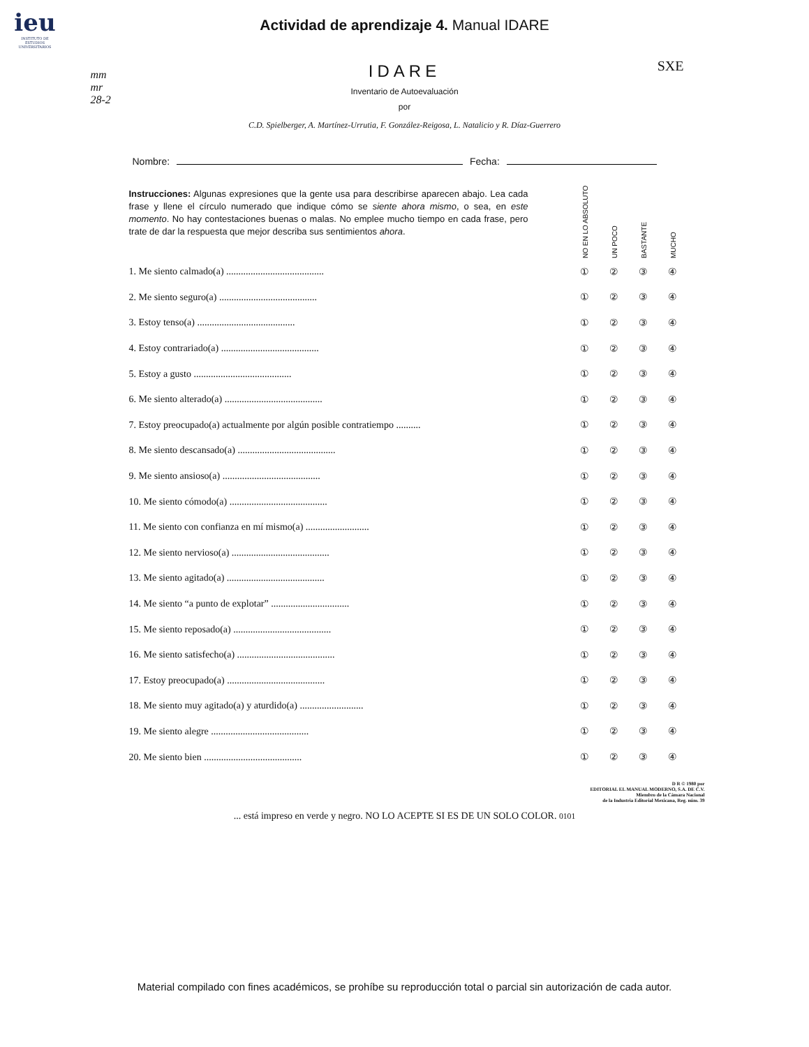ieu
INSTITUTO DE ESTUDIOS UNIVERSITARIOS
Actividad de aprendizaje 4. Manual IDARE
mm
mr
28-2
SXE
IDARE
Inventario de Autoevaluación
por
C.D. Spielberger, A. Martínez-Urrutia, F. González-Reigosa, L. Natalicio y R. Díaz-Guerrero
Nombre: Fecha:
| Instrucciones: Algunas expresiones que la gente usa para describirse aparecen abajo. Lea cada frase y llene el círculo numerado que indique cómo se siente ahora mismo , o sea, en este momento . No hay contestaciones buenas o malas. No emplee mucho tiempo en cada frase, pero trate de dar la respuesta que mejor describa sus sentimientos ahora . | NO EN LO ABSOLUTO | UN POCO | BASTANTE | MUCHO |
| 1. Me siento calmado(a) ........................................ | ① | ② | ③ | ④ |
| 2. Me siento seguro(a) ........................................ | ① | ② | ③ | ④ |
| 3. Estoy tenso(a) ........................................ | ① | ② | ③ | ④ |
| 4. Estoy contrariado(a) ........................................ | ① | ② | ③ | ④ |
| 5. Estoy a gusto ........................................ | ① | ② | ③ | ④ |
| 6. Me siento alterado(a) ........................................ | ① | ② | ③ | ④ |
| 7. Estoy preocupado(a) actualmente por algún posible contratiempo .......... | ① | ② | ③ | ④ |
| 8. Me siento descansado(a) ........................................ | ① | ② | ③ | ④ |
| 9. Me siento ansioso(a) ........................................ | ① | ② | ③ | ④ |
| 10. Me siento cómodo(a) ........................................ | ① | ② | ③ | ④ |
| 11. Me siento con confianza en mí mismo(a) .......................... | ① | ② | ③ | ④ |
| 12. Me siento nervioso(a) ........................................ | ① | ② | ③ | ④ |
| 13. Me siento agitado(a) ........................................ | ① | ② | ③ | ④ |
| 14. Me siento “a punto de explotar” ................................ | ① | ② | ③ | ④ |
| 15. Me siento reposado(a) ........................................ | ① | ② | ③ | ④ |
| 16. Me siento satisfecho(a) ........................................ | ① | ② | ③ | ④ |
| 17. Estoy preocupado(a) ........................................ | ① | ② | ③ | ④ |
| 18. Me siento muy agitado(a) y aturdido(a) .......................... | ① | ② | ③ | ④ |
| 19. Me siento alegre ........................................ | ① | ② | ③ | ④ |
| 20. Me siento bien ........................................ | ① | ② | ③ | ④ |
D R © 1980 por
EDITORIAL EL MANUAL MODERNO, S.A. DE C.V.
Miembro de la Cámara Nacional
de la Industria Editorial Mexicana, Reg. núm. 39
... está impreso en verde y negro. NO LO ACEPTE SI ES DE UN SOLO COLOR. 0101
Material compilado con fines académicos, se prohíbe su reproducción total o parcial sin autorización de cada autor.